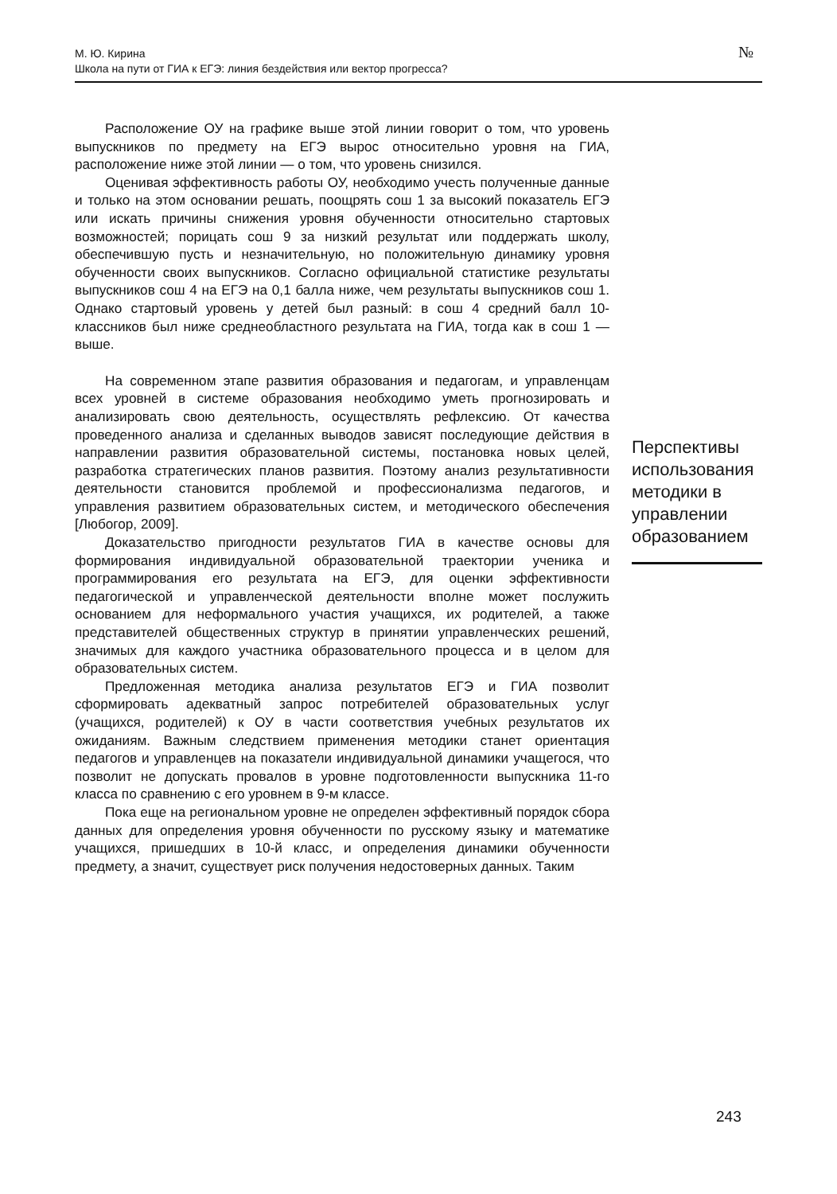М. Ю. Кирина
Школа на пути от ГИА к ЕГЭ: линия бездействия или вектор прогресса?
№
Расположение ОУ на графике выше этой линии говорит о том, что уровень выпускников по предмету на ЕГЭ вырос относительно уровня на ГИА, расположение ниже этой линии — о том, что уровень снизился.
Оценивая эффективность работы ОУ, необходимо учесть полученные данные и только на этом основании решать, поощрять сош 1 за высокий показатель ЕГЭ или искать причины снижения уровня обученности относительно стартовых возможностей; порицать сош 9 за низкий результат или поддержать школу, обеспечившую пусть и незначительную, но положительную динамику уровня обученности своих выпускников. Согласно официальной статистике результаты выпускников сош 4 на ЕГЭ на 0,1 балла ниже, чем результаты выпускников сош 1. Однако стартовый уровень у детей был разный: в сош 4 средний балл 10-классников был ниже среднеобластного результата на ГИА, тогда как в сош 1 — выше.
На современном этапе развития образования и педагогам, и управленцам всех уровней в системе образования необходимо уметь прогнозировать и анализировать свою деятельность, осуществлять рефлексию. От качества проведенного анализа и сделанных выводов зависят последующие действия в направлении развития образовательной системы, постановка новых целей, разработка стратегических планов развития. Поэтому анализ результативности деятельности становится проблемой и профессионализма педагогов, и управления развитием образовательных систем, и методического обеспечения [Любогор, 2009].
Доказательство пригодности результатов ГИА в качестве основы для формирования индивидуальной образовательной траектории ученика и программирования его результата на ЕГЭ, для оценки эффективности педагогической и управленческой деятельности вполне может послужить основанием для неформального участия учащихся, их родителей, а также представителей общественных структур в принятии управленческих решений, значимых для каждого участника образовательного процесса и в целом для образовательных систем.
Предложенная методика анализа результатов ЕГЭ и ГИА позволит сформировать адекватный запрос потребителей образовательных услуг (учащихся, родителей) к ОУ в части соответствия учебных результатов их ожиданиям. Важным следствием применения методики станет ориентация педагогов и управленцев на показатели индивидуальной динамики учащегося, что позволит не допускать провалов в уровне подготовленности выпускника 11-го класса по сравнению с его уровнем в 9-м классе.
Пока еще на региональном уровне не определен эффективный порядок сбора данных для определения уровня обученности по русскому языку и математике учащихся, пришедших в 10-й класс, и определения динамики обученности предмету, а значит, существует риск получения недостоверных данных. Таким
Перспективы использова­ния методи­ки в управ­лении обра­зованием
243